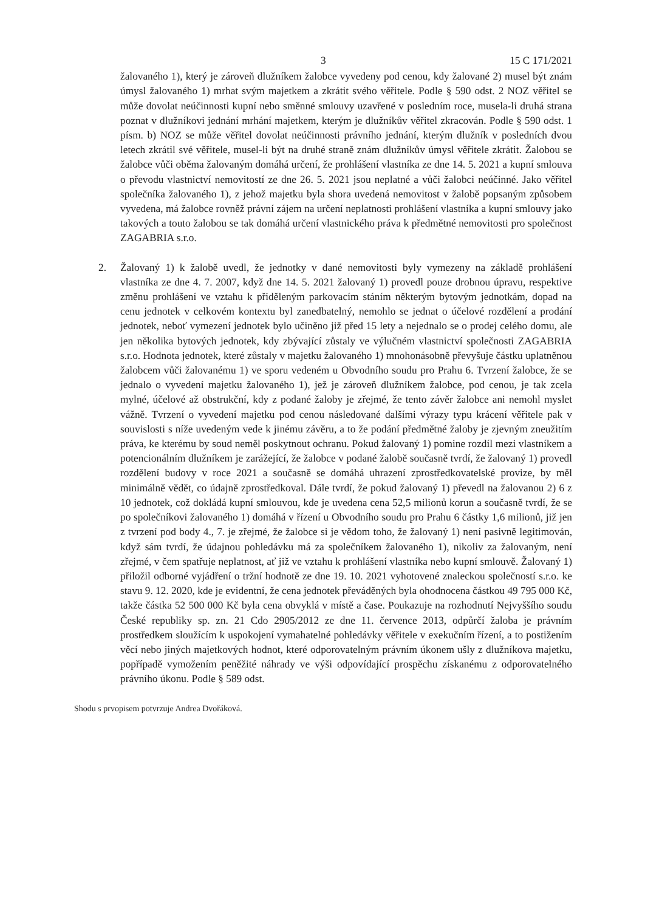3 15 C 171/2021
žalovaného 1), který je zároveň dlužníkem žalobce vyvedeny pod cenou, kdy žalované 2) musel být znám úmysl žalovaného 1) mrhat svým majetkem a zkrátit svého věřitele. Podle § 590 odst. 2 NOZ věřitel se může dovolat neúčinnosti kupní nebo směnné smlouvy uzavřené v posledním roce, musela-li druhá strana poznat v dlužníkovi jednání mrhání majetkem, kterým je dlužníkův věřitel zkracován. Podle § 590 odst. 1 písm. b) NOZ se může věřitel dovolat neúčinnosti právního jednání, kterým dlužník v posledních dvou letech zkrátil své věřitele, musel-li být na druhé straně znám dlužníkův úmysl věřitele zkrátit. Žalobou se žalobce vůči oběma žalovaným domáhá určení, že prohlášení vlastníka ze dne 14. 5. 2021 a kupní smlouva o převodu vlastnictví nemovitostí ze dne 26. 5. 2021 jsou neplatné a vůči žalobci neúčinné. Jako věřitel společníka žalovaného 1), z jehož majetku byla shora uvedená nemovitost v žalobě popsaným způsobem vyvedena, má žalobce rovněž právní zájem na určení neplatnosti prohlášení vlastníka a kupní smlouvy jako takových a touto žalobou se tak domáhá určení vlastnického práva k předmětné nemovitosti pro společnost ZAGABRIA s.r.o.
2. Žalovaný 1) k žalobě uvedl, že jednotky v dané nemovitosti byly vymezeny na základě prohlášení vlastníka ze dne 4. 7. 2007, když dne 14. 5. 2021 žalovaný 1) provedl pouze drobnou úpravu, respektive změnu prohlášení ve vztahu k přiděleným parkovacím stáním některým bytovým jednotkám, dopad na cenu jednotek v celkovém kontextu byl zanedbatelný, nemohlo se jednat o účelové rozdělení a prodání jednotek, neboť vymezení jednotek bylo učiněno již před 15 lety a nejednalo se o prodej celého domu, ale jen několika bytových jednotek, kdy zbývající zůstaly ve výlučném vlastnictví společnosti ZAGABRIA s.r.o. Hodnota jednotek, které zůstaly v majetku žalovaného 1) mnohonásobně převyšuje částku uplatněnou žalobcem vůči žalovanému 1) ve sporu vedeném u Obvodního soudu pro Prahu 6. Tvrzení žalobce, že se jednalo o vyvedení majetku žalovaného 1), jež je zároveň dlužníkem žalobce, pod cenou, je tak zcela mylné, účelové až obstrukční, kdy z podané žaloby je zřejmé, že tento závěr žalobce ani nemohl myslet vážně. Tvrzení o vyvedení majetku pod cenou následované dalšími výrazy typu krácení věřitele pak v souvislosti s níže uvedeným vede k jinému závěru, a to že podání předmětné žaloby je zjevným zneužitím práva, ke kterému by soud neměl poskytnout ochranu. Pokud žalovaný 1) pomine rozdíl mezi vlastníkem a potencionálním dlužníkem je zarážející, že žalobce v podané žalobě současně tvrdí, že žalovaný 1) provedl rozdělení budovy v roce 2021 a současně se domáhá uhrazení zprostředkovatelské provize, by měl minimálně vědět, co údajně zprostředkoval. Dále tvrdí, že pokud žalovaný 1) převedl na žalovanou 2) 6 z 10 jednotek, což dokládá kupní smlouvou, kde je uvedena cena 52,5 milionů korun a současně tvrdí, že se po společníkovi žalovaného 1) domáhá v řízení u Obvodního soudu pro Prahu 6 částky 1,6 milionů, již jen z tvrzení pod body 4., 7. je zřejmé, že žalobce si je vědom toho, že žalovaný 1) není pasivně legitimován, když sám tvrdí, že údajnou pohledávku má za společníkem žalovaného 1), nikoliv za žalovaným, není zřejmé, v čem spatřuje neplatnost, ať již ve vztahu k prohlášení vlastníka nebo kupní smlouvě. Žalovaný 1) přiložil odborné vyjádření o tržní hodnotě ze dne 19. 10. 2021 vyhotovené znaleckou společností s.r.o. ke stavu 9. 12. 2020, kde je evidentní, že cena jednotek převáděných byla ohodnocena částkou 49 795 000 Kč, takže částka 52 500 000 Kč byla cena obvyklá v místě a čase. Poukazuje na rozhodnutí Nejvyššího soudu České republiky sp. zn. 21 Cdo 2905/2012 ze dne 11. července 2013, odpůrčí žaloba je právním prostředkem sloužícím k uspokojení vymahatelné pohledávky věřitele v exekučním řízení, a to postižením věcí nebo jiných majetkových hodnot, které odporovatelným právním úkonem ušly z dlužníkova majetku, popřípadě vymožením peněžité náhrady ve výši odpovídající prospěchu získanému z odporovatelného právního úkonu. Podle § 589 odst.
Shodu s prvopisem potvrzuje Andrea Dvořáková.